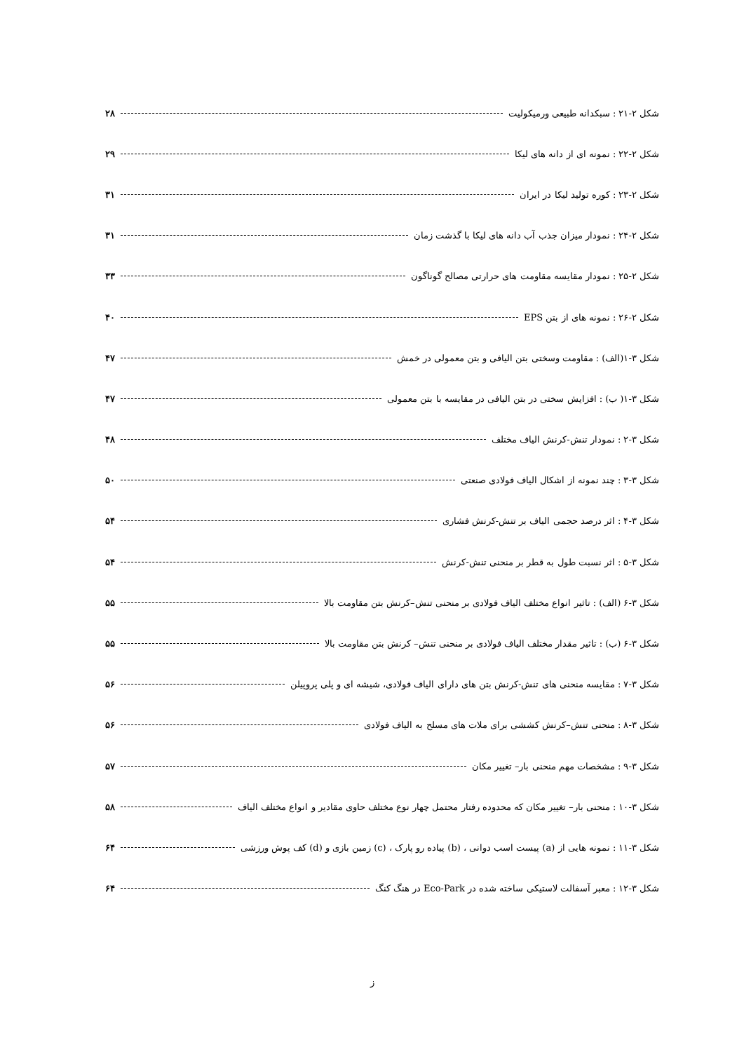شکل ۲-۲۱ : سبکدانه طبیعی ورمیکولیت ۲۸
شکل ۲-۲۲ : نمونه ای از دانه های لیکا ۲۹
شکل ۲-۲۳ : کوره تولید لیکا در ایران ۳۱
شکل ۲-۲۴ : نمودار میزان جذب آب دانه های لیکا با گذشت زمان ۳۱
شکل ۲-۲۵ : نمودار مقایسه مقاومت های حرارتی مصالح گوناگون ۳۳
شکل ۲-۲۶ : نمونه های از بتن EPS ۴۰
شکل ۳-۱(الف) : مقاومت وسختی بتن الیافی و بتن معمولی در خمش ۴۷
شکل ۳-۱( ب) : افزایش سختی در بتن الیافی در مقایسه با بتن معمولی ۴۷
شکل ۳-۲ : نمودار تنش-کرنش الیاف مختلف ۴۸
شکل ۳-۳ : چند نمونه از اشکال الیاف فولادی صنعتی ۵۰
شکل ۳-۴ : اثر درصد حجمی الیاف بر تنش-کرنش فشاری ۵۴
شکل ۳-۵ : اثر نسبت طول به قطر بر منحنی تنش-کرنش ۵۴
شکل ۳-۶ (الف) : تاثیر انواع مختلف الیاف فولادی بر منحنی تنش–کرنش بتن مقاومت بالا ۵۵
شکل ۳-۶ (ب) : تاثیر مقدار مختلف الیاف فولادی بر منحنی تنش– کرنش بتن مقاومت بالا ۵۵
شکل ۳-۷ : مقایسه منحنی های تنش-کرنش بتن های دارای الیاف فولادی، شیشه ای و پلی پروپیلن ۵۶
شکل ۳-۸ : منحنی تنش–کرنش کششی برای ملات های مسلح به الیاف فولادی ۵۶
شکل ۳-۹ : مشخصات مهم منحنی بار– تغییر مکان ۵۷
شکل ۳-۱۰ : منحنی بار– تغییر مکان که محدوده رفتار محتمل چهار نوع مختلف حاوی مقادیر و انواع مختلف الیاف ۵۸
شکل ۳-۱۱ : نمونه هایی از (a) پیست اسب دوانی ، (b) پیاده رو پارک ، (c) زمین بازی و (d) کف پوش ورزشی ۶۴
شکل ۳-۱۲ : معبر آسفالت لاستیکی ساخته شده در Eco-Park در هنگ کنگ ۶۴
ز